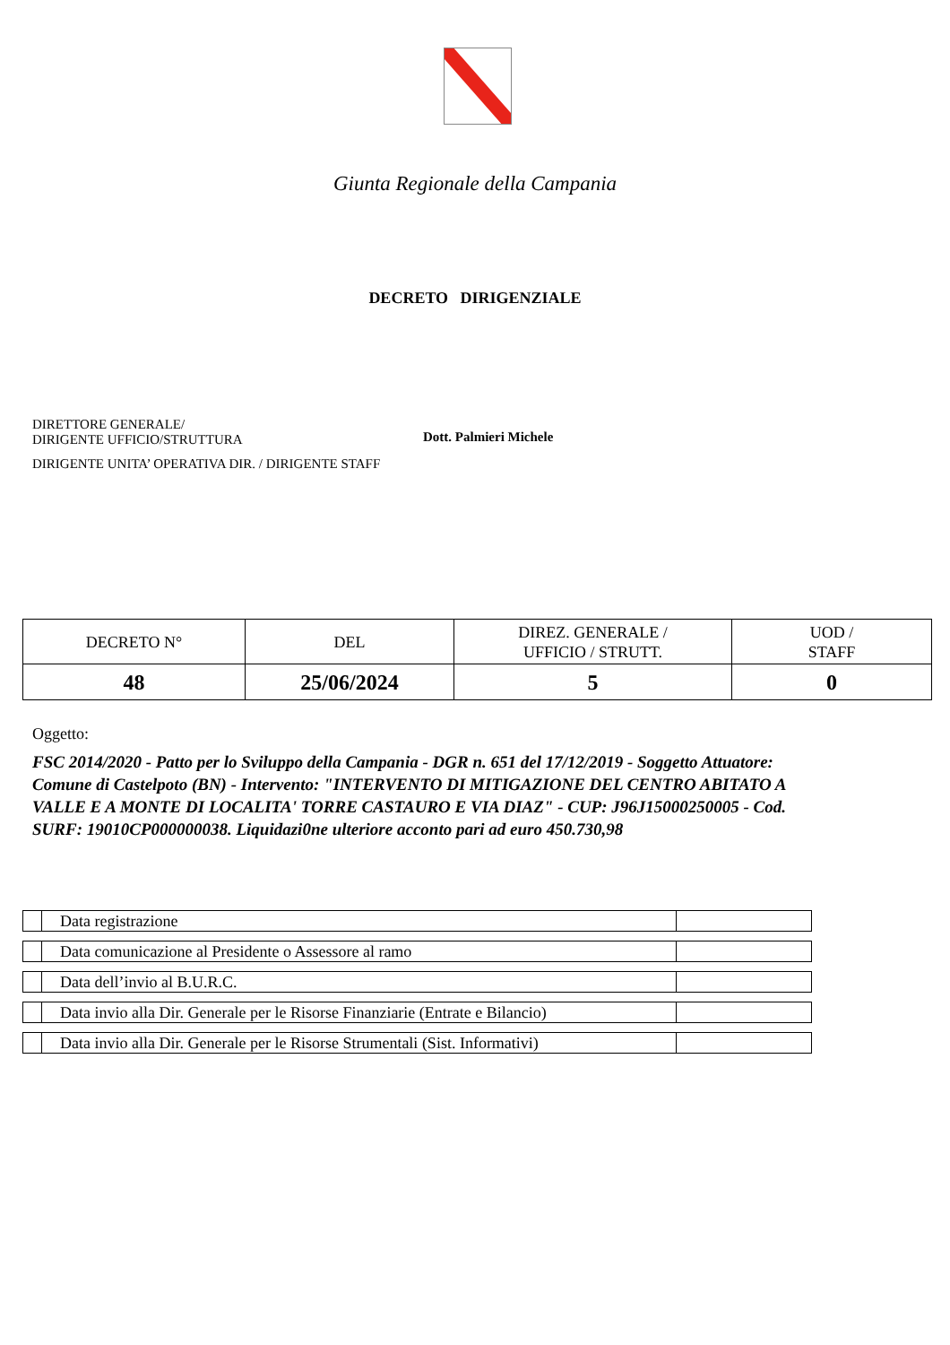Giunta Regionale della Campania
DECRETO DIRIGENZIALE
DIRETTORE GENERALE/
DIRIGENTE UFFICIO/STRUTTURA
Dott. Palmieri Michele
DIRIGENTE UNITA’ OPERATIVA DIR. / DIRIGENTE STAFF
| DECRETO N° | DEL | DIREZ. GENERALE / UFFICIO / STRUTT. | UOD / STAFF |
| 48 | 25/06/2024 | 5 | 0 |
Oggetto:
FSC 2014/2020 - Patto per lo Sviluppo della Campania - DGR n. 651 del 17/12/2019 - Soggetto Attuatore: Comune di Castelpoto (BN) - Intervento: "INTERVENTO DI MITIGAZIONE DEL CENTRO ABITATO A VALLE E A MONTE DI LOCALITA' TORRE CASTAURO E VIA DIAZ" - CUP: J96J15000250005 - Cod. SURF: 19010CP000000038. Liquidazi0ne ulteriore acconto pari ad euro 450.730,98
| | Data registrazione | |
| | Data comunicazione al Presidente o Assessore al ramo | |
| | Data dell’invio al B.U.R.C. | |
| | Data invio alla Dir. Generale per le Risorse Finanziarie (Entrate e Bilancio) | |
| | Data invio alla Dir. Generale per le Risorse Strumentali (Sist. Informativi) | |